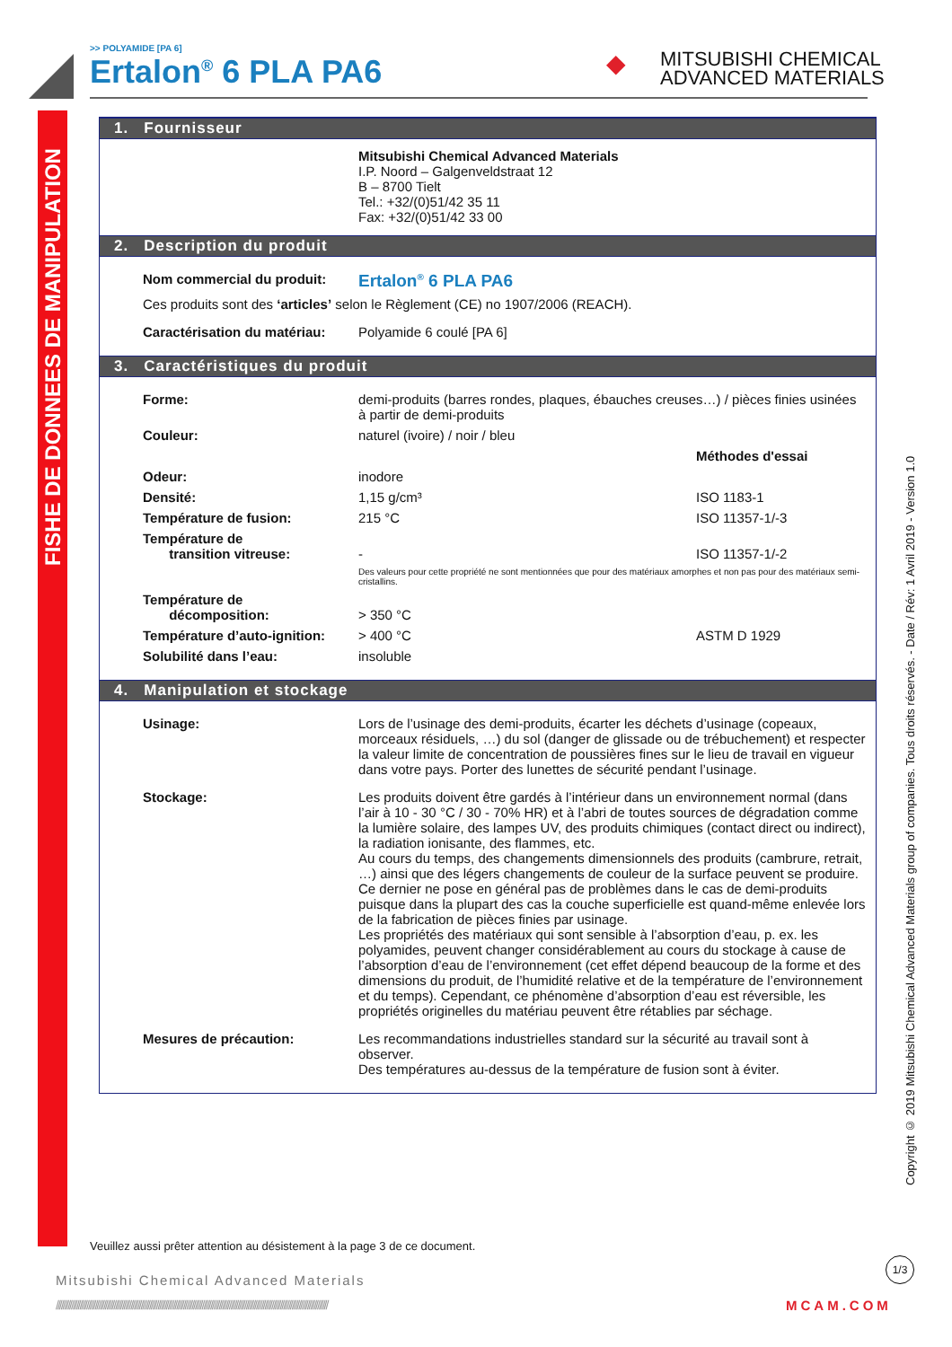>> POLYAMIDE [PA 6]
Ertalon<sup>®</sup> 6 PLA PA6
◆ MITSUBISHI CHEMICAL
ADVANCED MATERIALS
FISHE DE DONNEES DE MANIPULATION
Copyright © 2019 Mitsubishi Chemical Advanced Materials group of companies. Tous droits réservés. - Date / Rév: 1 Avril 2019 - Version 1.0
1. Fournisseur
Mitsubishi Chemical Advanced Materials
I.P. Noord – Galgenveldstraat 12
B – 8700 Tielt
Tel.: +32/(0)51/42 35 11
Fax: +32/(0)51/42 33 00
2. Description du produit
Nom commercial du produit:
Ertalon<sup>®</sup> 6 PLA PA6
Ces produits sont des ‘articles’ selon le Règlement (CE) no 1907/2006 (REACH).
Caractérisation du matériau:
Polyamide 6 coulé [PA 6]
3. Caractéristiques du produit
Forme: demi-produits (barres rondes, plaques, ébauches creuses…) / pièces finies usinées à partir de demi-produits
Couleur: naturel (ivoire) / noir / bleu
Méthodes d'essai
Odeur: inodore
Densité: 1,15 g/cm³ ISO 1183-1
Température de fusion: 215 °C ISO 11357-1/-3
Température de
transition vitreuse:
-
ISO 11357-1/-2
Des valeurs pour cette propriété ne sont mentionnées que pour des matériaux amorphes et non pas pour des matériaux semi-cristallins.
Température de
décomposition:
> 350 °C
Température d’auto-ignition:
> 400 °C ASTM D 1929
Solubilité dans l’eau: insoluble
4. Manipulation et stockage
Usinage: Lors de l’usinage des demi-produits, écarter les déchets d’usinage (copeaux, morceaux résiduels, …) du sol (danger de glissade ou de trébuchement) et respecter la valeur limite de concentration de poussières fines sur le lieu de travail en vigueur dans votre pays. Porter des lunettes de sécurité pendant l’usinage.
Stockage: Les produits doivent être gardés à l’intérieur dans un environnement normal (dans l’air à 10 - 30 °C / 30 - 70% HR) et à l’abri de toutes sources de dégradation comme la lumière solaire, des lampes UV, des produits chimiques (contact direct ou indirect), la radiation ionisante, des flammes, etc.
Au cours du temps, des changements dimensionnels des produits (cambrure, retrait, …) ainsi que des légers changements de couleur de la surface peuvent se produire. Ce dernier ne pose en général pas de problèmes dans le cas de demi-produits puisque dans la plupart des cas la couche superficielle est quand-même enlevée lors de la fabrication de pièces finies par usinage.
Les propriétés des matériaux qui sont sensible à l’absorption d’eau, p. ex. les polyamides, peuvent changer considérablement au cours du stockage à cause de l’absorption d’eau de l’environnement (cet effet dépend beaucoup de la forme et des dimensions du produit, de l’humidité relative et de la température de l’environnement et du temps). Cependant, ce phénomène d’absorption d’eau est réversible, les propriétés originelles du matériau peuvent être rétablies par séchage.
Mesures de précaution: Les recommandations industrielles standard sur la sécurité au travail sont à observer.
Des températures au-dessus de la température de fusion sont à éviter.
Veuillez aussi prêter attention au désistement à la page 3 de ce document.
1/3
Mitsubishi Chemical Advanced Materials
////////////////////////////////////////////////////////////////////////////////////////////////////////////////////////////////////////////////////////////////
MCAM.COM